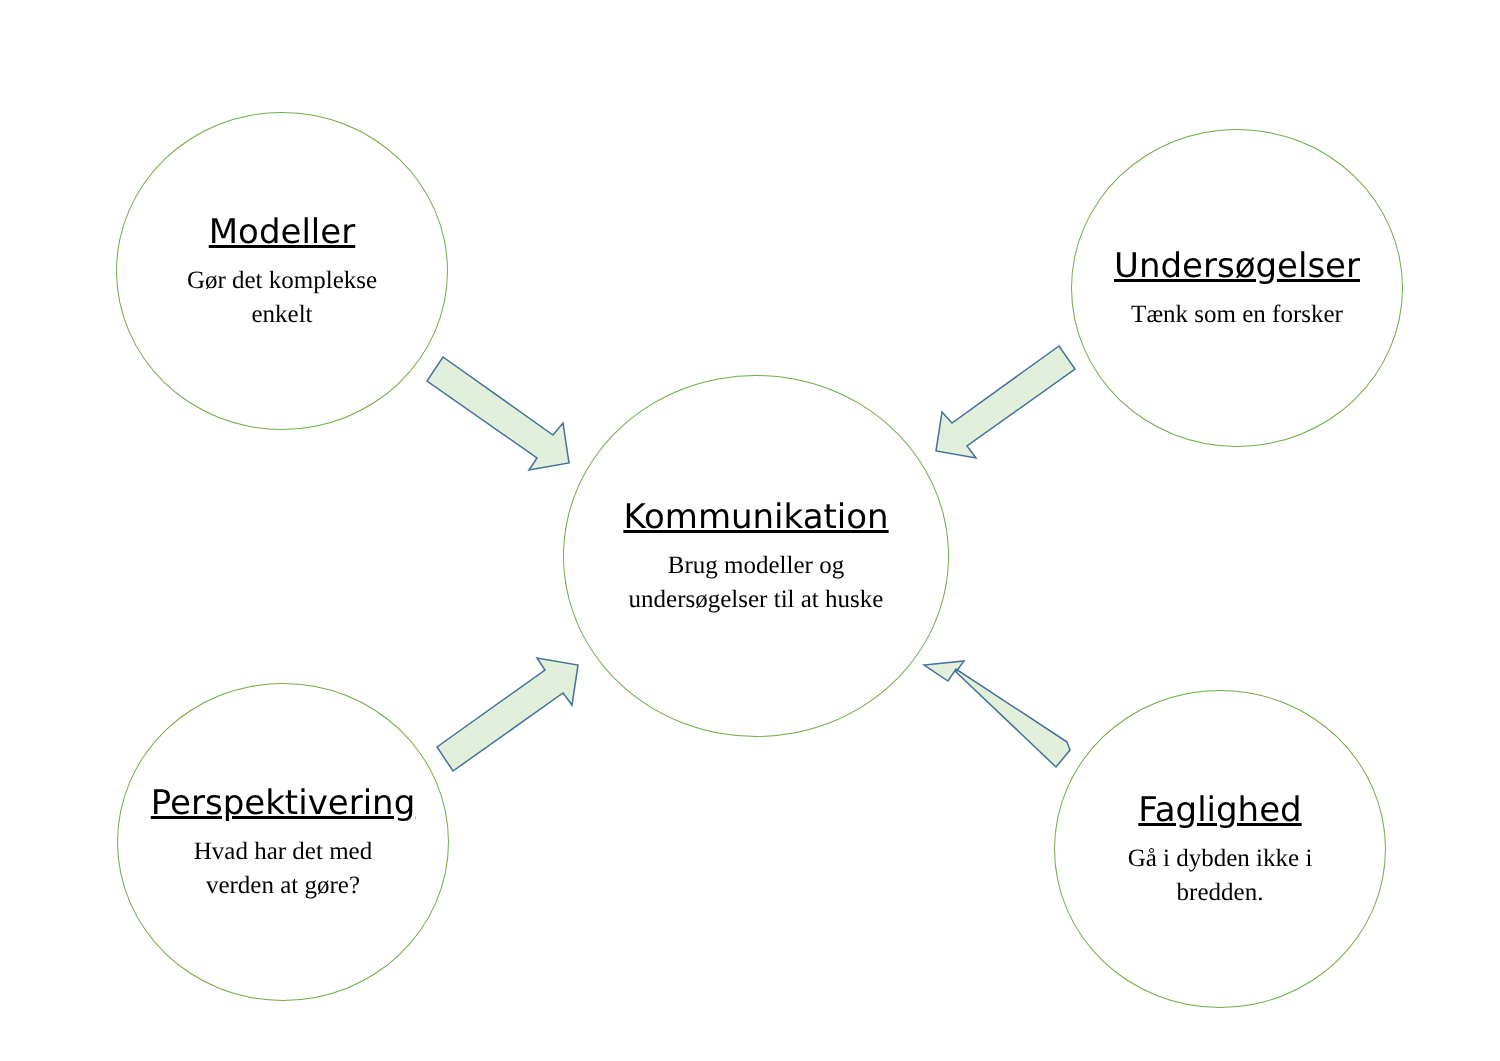Modeller
Gør det komplekse
enkelt
Undersøgelser
Tænk som en forsker
Kommunikation
Brug modeller og
undersøgelser til at huske
Perspektivering
Hvad har det med
verden at gøre?
Faglighed
Gå i dybden ikke i
bredden.